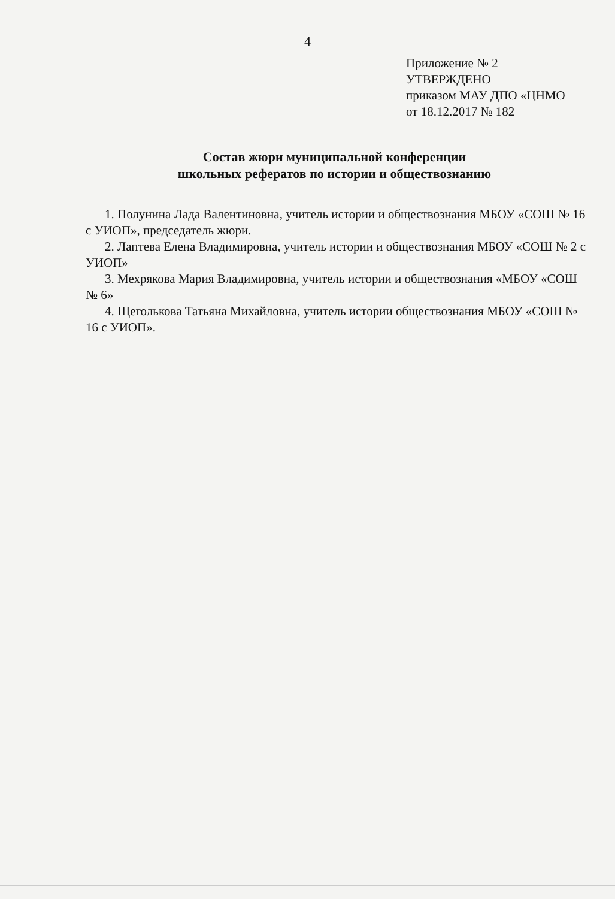4
Приложение № 2
УТВЕРЖДЕНО
приказом МАУ ДПО «ЦНМО
от 18.12.2017 № 182
Состав жюри муниципальной конференции
школьных рефератов по истории и обществознанию
1. Полунина Лада Валентиновна, учитель истории и обществознания МБОУ «СОШ № 16 с УИОП», председатель жюри.
2. Лаптева Елена Владимировна, учитель истории и обществознания МБОУ «СОШ № 2 с УИОП»
3. Мехрякова Мария Владимировна, учитель истории и обществознания «МБОУ «СОШ № 6»
4. Щеголькова Татьяна Михайловна, учитель истории обществознания МБОУ «СОШ № 16 с УИОП».